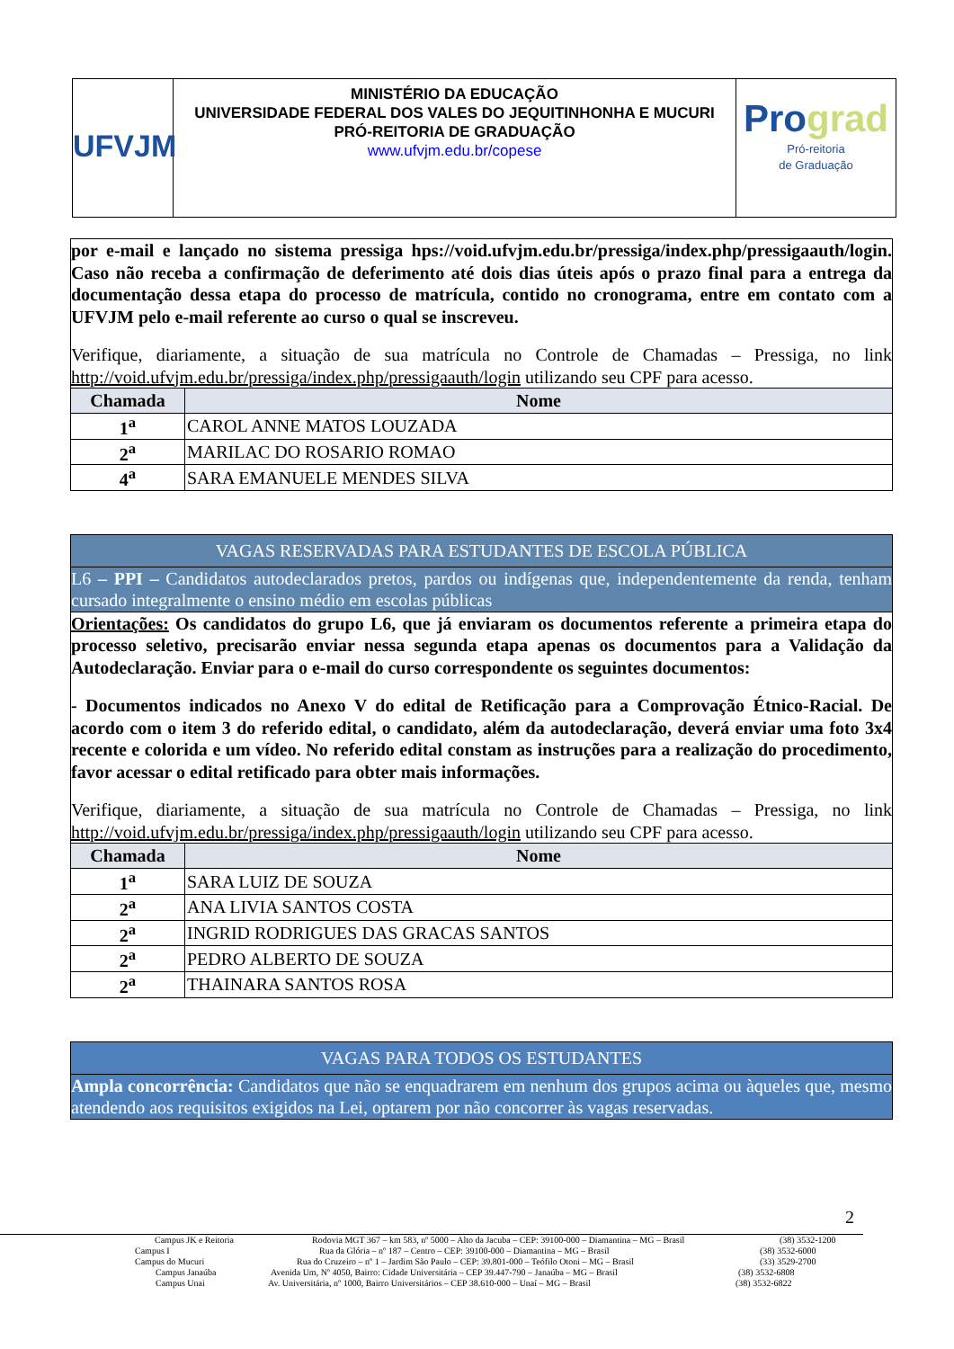UFVJM
MINISTÉRIO DA EDUCAÇÃO
UNIVERSIDADE FEDERAL DOS VALES DO JEQUITINHONHA E MUCURI
PRÓ-REITORIA DE GRADUAÇÃO
www.ufvjm.edu.br/copese
Pro grad
Pró-reitoria
de Graduação
por e-mail e lançado no sistema pressiga hps://void.ufvjm.edu.br/pressiga/index.php/pressigaauth/login. Caso não receba a confirmação de deferimento até dois dias úteis após o prazo final para a entrega da documentação dessa etapa do processo de matrícula, contido no cronograma, entre em contato com a UFVJM pelo e-mail referente ao curso o qual se inscreveu.
Verifique, diariamente, a situação de sua matrícula no Controle de Chamadas – Pressiga, no link http://void.ufvjm.edu.br/pressiga/index.php/pressigaauth/login utilizando seu CPF para acesso.
| Chamada | Nome |
| --- | --- |
| 1<sup>a</sup> | CAROL ANNE MATOS LOUZADA |
| 2<sup>a</sup> | MARILAC DO ROSARIO ROMAO |
| 4<sup>a</sup> | SARA EMANUELE MENDES SILVA |
VAGAS RESERVADAS PARA ESTUDANTES DE ESCOLA PÚBLICA
L6 – PPI – Candidatos autodeclarados pretos, pardos ou indígenas que, independentemente da renda, tenham cursado integralmente o ensino médio em escolas públicas
Orientações: Os candidatos do grupo L6, que já enviaram os documentos referente a primeira etapa do processo seletivo, precisarão enviar nessa segunda etapa apenas os documentos para a Validação da Autodeclaração. Enviar para o e-mail do curso correspondente os seguintes documentos:
- Documentos indicados no Anexo V do edital de Retificação para a Comprovação Étnico-Racial. De acordo com o item 3 do referido edital, o candidato, além da autodeclaração, deverá enviar uma foto 3x4 recente e colorida e um vídeo. No referido edital constam as instruções para a realização do procedimento, favor acessar o edital retificado para obter mais informações.
Verifique, diariamente, a situação de sua matrícula no Controle de Chamadas – Pressiga, no link http://void.ufvjm.edu.br/pressiga/index.php/pressigaauth/login utilizando seu CPF para acesso.
| Chamada | Nome |
| --- | --- |
| 1<sup>a</sup> | SARA LUIZ DE SOUZA |
| 2<sup>a</sup> | ANA LIVIA SANTOS COSTA |
| 2<sup>a</sup> | INGRID RODRIGUES DAS GRACAS SANTOS |
| 2<sup>a</sup> | PEDRO ALBERTO DE SOUZA |
| 2<sup>a</sup> | THAINARA SANTOS ROSA |
VAGAS PARA TODOS OS ESTUDANTES
Ampla concorrência: Candidatos que não se enquadrarem em nenhum dos grupos acima ou àqueles que, mesmo atendendo aos requisitos exigidos na Lei, optarem por não concorrer às vagas reservadas.
2
Campus JK e Reitoria Rodovia MGT 367 – km 583, nº 5000 – Alto da Jacuba – CEP: 39100-000 – Diamantina – MG – Brasil (38) 3532-1200
Campus I Rua da Glória – nº 187 – Centro – CEP: 39100-000 – Diamantina – MG – Brasil (38) 3532-6000
Campus do Mucuri Rua do Cruzeiro – nº 1 – Jardim São Paulo – CEP: 39.801-000 – Teófilo Otoni – MG – Brasil (33) 3529-2700
Campus Janaúba Avenida Um, Nº 4050, Bairro: Cidade Universitária – CEP 39.447-790 – Janaúba – MG – Brasil (38) 3532-6808
Campus Unai Av. Universitária, nº 1000, Bairro Universitários – CEP 38.610-000 – Unaí – MG – Brasil (38) 3532-6822